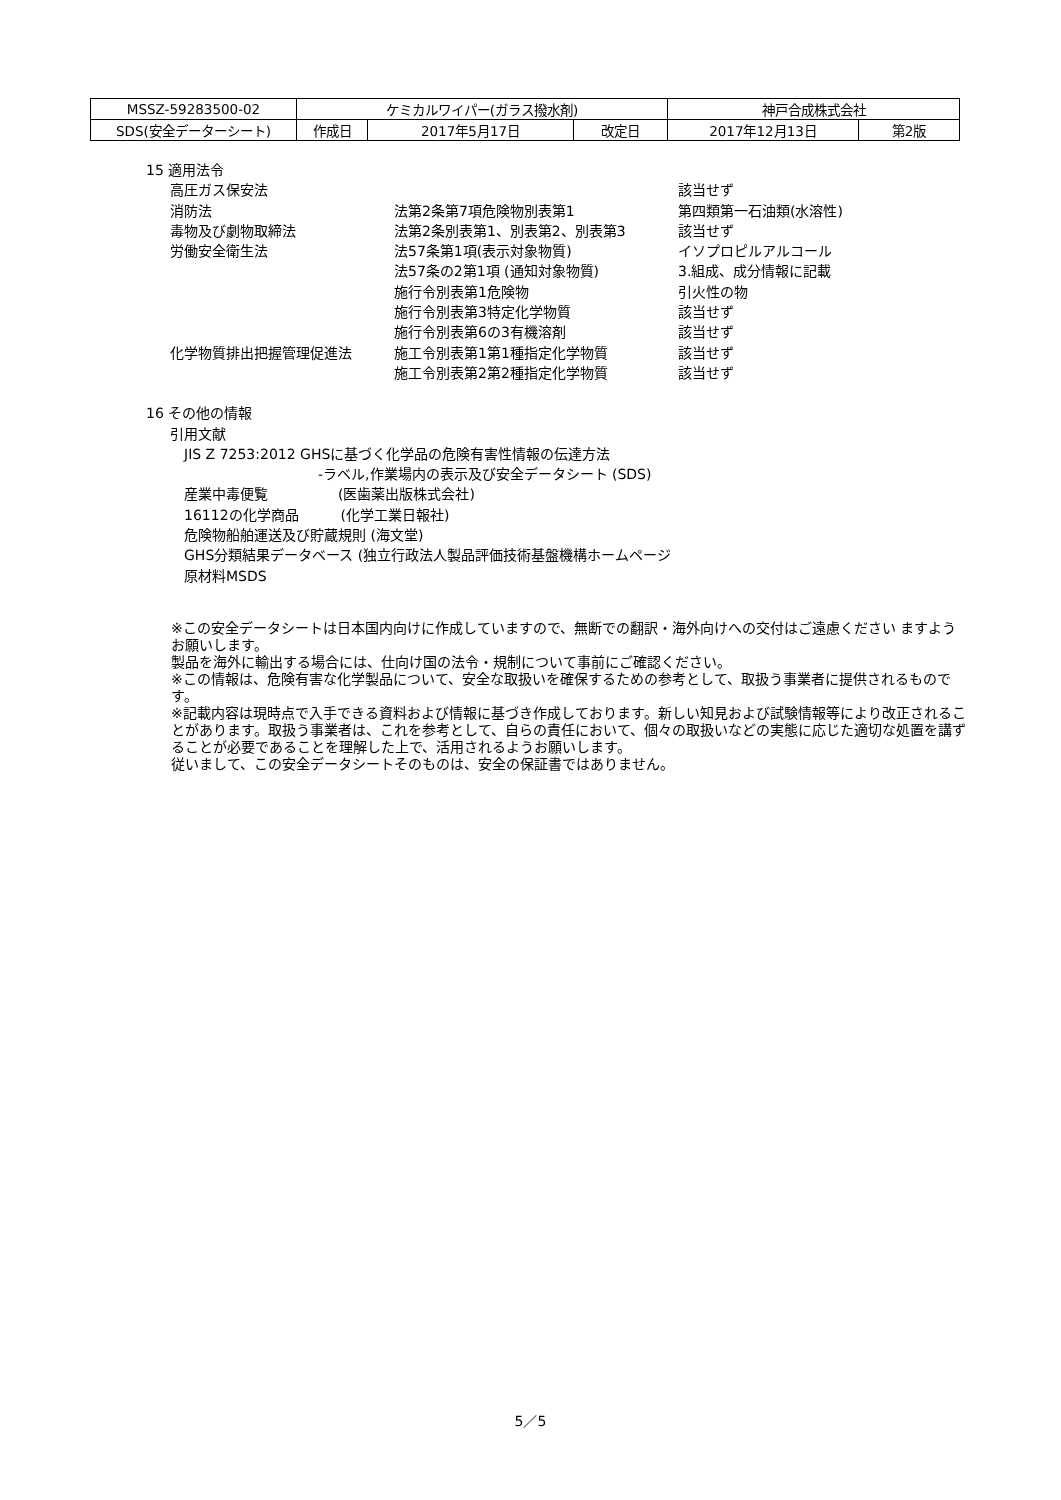| MSSZ-59283500-02 | ケミカルワイパー(ガラス撥水剤) | | | 神戸合成株式会社 | |
| SDS(安全データーシート) | 作成日 | 2017年5月17日 | 改定日 | 2017年12月13日 | 第2版 |
15 適用法令
| 高圧ガス保安法 | | 該当せず |
| 消防法 | 法第2条第7項危険物別表第1 | 第四類第一石油類(水溶性) |
| 毒物及び劇物取締法 | 法第2条別表第1、別表第2、別表第3 | 該当せず |
| 労働安全衛生法 | 法57条第1項(表示対象物質) | イソプロピルアルコール |
| | 法57条の2第1項 (通知対象物質) | 3.組成、成分情報に記載 |
| | 施行令別表第1危険物 | 引火性の物 |
| | 施行令別表第3特定化学物質 | 該当せず |
| | 施行令別表第6の3有機溶剤 | 該当せず |
| 化学物質排出把握管理促進法 | 施工令別表第1第1種指定化学物質 | 該当せず |
| | 施工令別表第2第2種指定化学物質 | 該当せず |
16 その他の情報
引用文献
JIS Z 7253:2012 GHSに基づく化学品の危険有害性情報の伝達方法
-ラベル,作業場内の表示及び安全データシート (SDS)
産業中毒便覧　　　　　(医歯薬出版株式会社)
16112の化学商品　　　(化学工業日報社)
危険物船舶運送及び貯蔵規則 (海文堂)
GHS分類結果データベース (独立行政法人製品評価技術基盤機構ホームページ
原材料MSDS
※この安全データシートは日本国内向けに作成していますので、無断での翻訳・海外向けへの交付はご遠慮ください ますようお願いします。
製品を海外に輸出する場合には、仕向け国の法令・規制について事前にご確認ください。
※この情報は、危険有害な化学製品について、安全な取扱いを確保するための参考として、取扱う事業者に提供されるものです。
※記載内容は現時点で入手できる資料および情報に基づき作成しております。新しい知見および試験情報等により改正されることがあります。取扱う事業者は、これを参考として、自らの責任において、個々の取扱いなどの実態に応じた適切な処置を講ずることが必要であることを理解した上で、活用されるようお願いします。
従いまして、この安全データシートそのものは、安全の保証書ではありません。
5／5